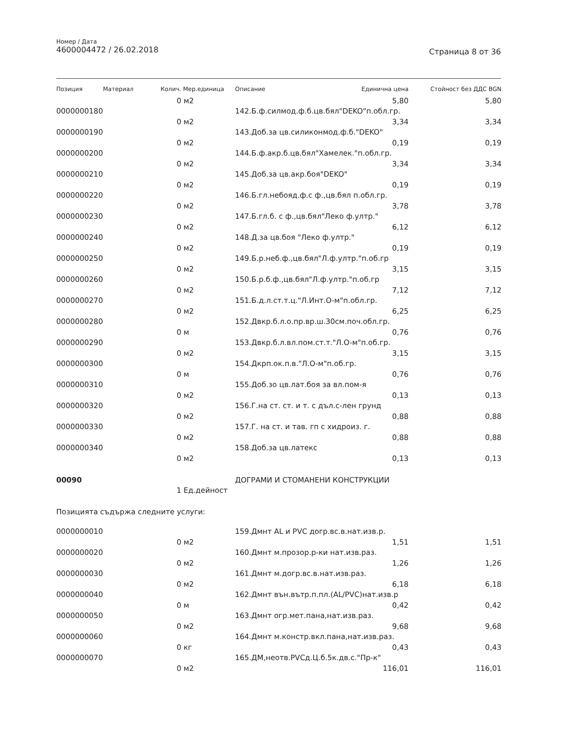Номер / Дата
4600004472 / 26.02.2018
Страница 8 от 36
| Позиция | Материал | Колич. | Мер.единица | Описание | Единична цена | Стойност без ДДС BGN |
| --- | --- | --- | --- | --- | --- | --- |
| | | 0 | м2 | | 5,80 | 5,80 |
| 0000000180 | | | | 142.Б.ф.силмод.ф.б.цв.бял"DEKO"п.обл.гр. | | |
| | | 0 | м2 | | 3,34 | 3,34 |
| 0000000190 | | | | 143.Доб.за цв.силиконмод.ф.б."DEKO" | | |
| | | 0 | м2 | | 0,19 | 0,19 |
| 0000000200 | | | | 144.Б.ф.акр.б.цв.бял"Хамелек."п.обл.гр. | | |
| | | 0 | м2 | | 3,34 | 3,34 |
| 0000000210 | | | | 145.Доб.за цв.акр.боя"DEKO" | | |
| | | 0 | м2 | | 0,19 | 0,19 |
| 0000000220 | | | | 146.Б.гл.небояд.ф.с ф.,цв.бял п.обл.гр. | | |
| | | 0 | м2 | | 3,78 | 3,78 |
| 0000000230 | | | | 147.Б.гл.б. с ф.,цв.бял"Леко ф.ултр." | | |
| | | 0 | м2 | | 6,12 | 6,12 |
| 0000000240 | | | | 148.Д.за цв.боя "Леко ф.ултр." | | |
| | | 0 | м2 | | 0,19 | 0,19 |
| 0000000250 | | | | 149.Б.р.неб.ф.,цв.бял"Л.ф.ултр."п.об.гр | | |
| | | 0 | м2 | | 3,15 | 3,15 |
| 0000000260 | | | | 150.Б.р.б.ф.,цв.бял"Л.ф.ултр."п.об.гр | | |
| | | 0 | м2 | | 7,12 | 7,12 |
| 0000000270 | | | | 151.Б.д.л.ст.т.ц."Л.Инт.О-м"п.обл.гр. | | |
| | | 0 | м2 | | 6,25 | 6,25 |
| 0000000280 | | | | 152.Двкр.б.л.о.пр.вр.ш.30см.поч.обл.гр. | | |
| | | 0 | м | | 0,76 | 0,76 |
| 0000000290 | | | | 153.Двкр.б.л.вл.пом.ст.т."Л.О-м"п.об.гр. | | |
| | | 0 | м2 | | 3,15 | 3,15 |
| 0000000300 | | | | 154.Дкрп.ок.п.в."Л.О-м"п.об.гр. | | |
| | | 0 | м | | 0,76 | 0,76 |
| 0000000310 | | | | 155.Доб.зо цв.лат.боя за вл.пом-я | | |
| | | 0 | м2 | | 0,13 | 0,13 |
| 0000000320 | | | | 156.Г.на ст. ст. и т. с дъл.с-лен грунд | | |
| | | 0 | м2 | | 0,88 | 0,88 |
| 0000000330 | | | | 157.Г. на ст. и тав. гп с хидроиз. г. | | |
| | | 0 | м2 | | 0,88 | 0,88 |
| 0000000340 | | | | 158.Доб.за цв.латекс | | |
| | | 0 | м2 | | 0,13 | 0,13 |
| 00090 | | | | ДОГРАМИ И СТОМАНЕНИ КОНСТРУКЦИИ | | |
| | | 1 | Ед.дейност | | | |
| Позицията съдържа следните услуги: | | | | | | |
| 0000000010 | | | | 159.Дмнт AL и PVC догр.вс.в.нат.изв.р. | | |
| | | 0 | м2 | | 1,51 | 1,51 |
| 0000000020 | | | | 160.Дмнт м.прозор.р-ки нат.изв.раз. | | |
| | | 0 | м2 | | 1,26 | 1,26 |
| 0000000030 | | | | 161.Дмнт м.догр.вс.в.нат.изв.раз. | | |
| | | 0 | м2 | | 6,18 | 6,18 |
| 0000000040 | | | | 162.Дмнт вън.вътр.п.пл.(AL/PVC)нат.изв.р | | |
| | | 0 | м | | 0,42 | 0,42 |
| 0000000050 | | | | 163.Дмнт огр.мет.пана,нат.изв.раз. | | |
| | | 0 | м2 | | 9,68 | 9,68 |
| 0000000060 | | | | 164.Дмнт м.констр.вкл.пана,нат.изв.раз. | | |
| | | 0 | кг | | 0,43 | 0,43 |
| 0000000070 | | | | 165.ДМ,неотв.PVCд.Ц.б.5к.дв.с."Пр-к" | | |
| | | 0 | м2 | | 116,01 | 116,01 |